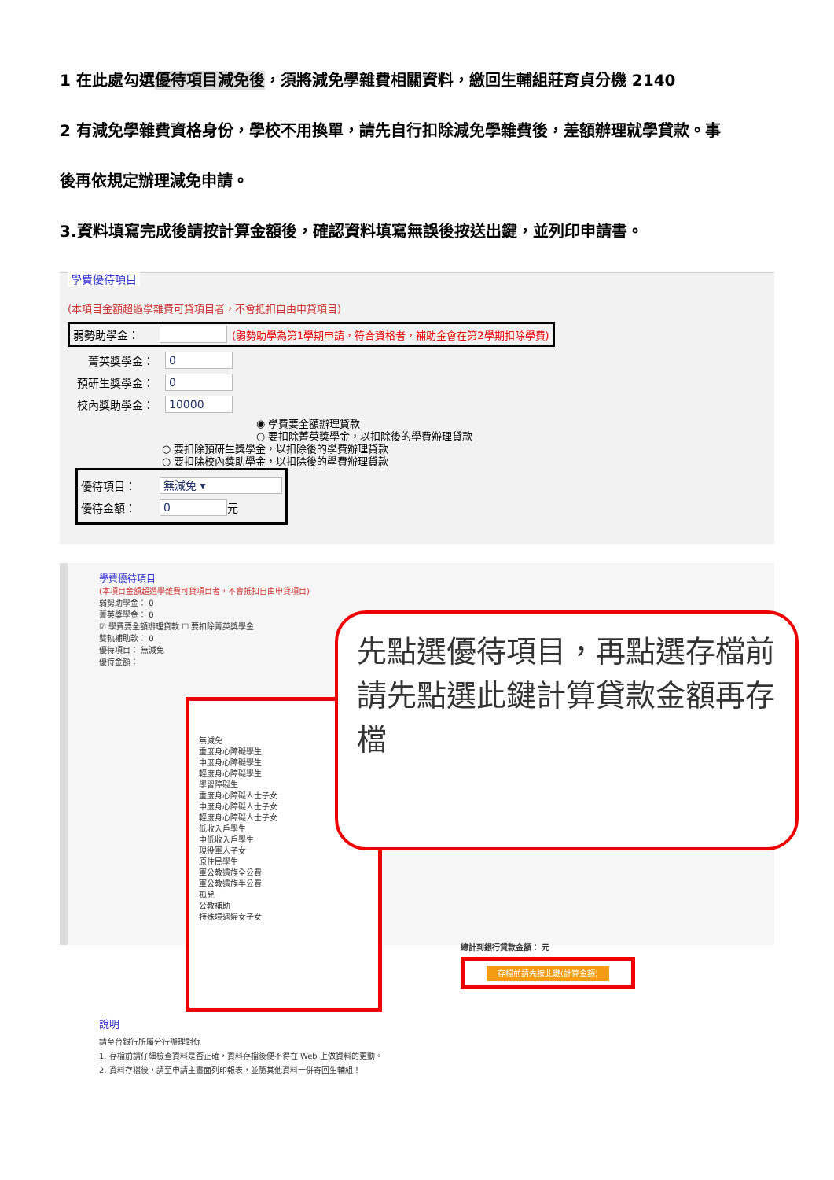1 在此處勾選優待項目減免後，須將減免學雜費相關資料，繳回生輔組莊育貞分機 2140
2 有減免學雜費資格身份，學校不用換單，請先自行扣除減免學雜費後，差額辦理就學貸款。事
後再依規定辦理減免申請。
3.資料填寫完成後請按計算金額後，確認資料填寫無誤後按送出鍵，並列印申請書。
學費優待項目
(本項目金額超過學雜費可貸項目者，不會抵扣自由申貸項目)
弱勢助學金： (弱勢助學為第1學期申請，符合資格者，補助金會在第2學期扣除學費)
菁英獎學金： 0
預研生獎學金： 0
校內獎助學金： 10000
◉ 學費要全額辦理貸款
○ 要扣除菁英獎學金，以扣除後的學費辦理貸款
○ 要扣除預研生獎學金，以扣除後的學費辦理貸款
○ 要扣除校內獎助學金，以扣除後的學費辦理貸款
優待項目： 無減免 ▾
優待金額： 0 元
學費優待項目
(本項目金額超過學雜費可貸項目者，不會抵扣自由申貸項目)
弱勢助學金： 0
菁英獎學金： 0
☑ 學費要全額辦理貸款 ☐ 要扣除菁英獎學金
雙軌補助款： 0
優待項目： 無減免
優待金額：
無減免
重度身心障礙學生
中度身心障礙學生
輕度身心障礙學生
學習障礙生
重度身心障礙人士子女
中度身心障礙人士子女
輕度身心障礙人士子女
低收入戶學生
中低收入戶學生
現役軍人子女
原住民學生
軍公教遺族全公費
軍公教遺族半公費
孤兒
公教補助
特殊境遇婦女子女
先點選優待項目，再點選存檔前請先點選此鍵計算貸款金額再存檔
總計到銀行貸款金額： 元
存檔前請先按此鍵(計算金額)
說明
請至台銀行所屬分行辦理對保
1. 存檔前請仔細檢查資料是否正確，資料存檔後便不得在 Web 上做資料的更動。
2. 資料存檔後，請至申請主畫面列印報表，並隨其他資料一併寄回生輔組！